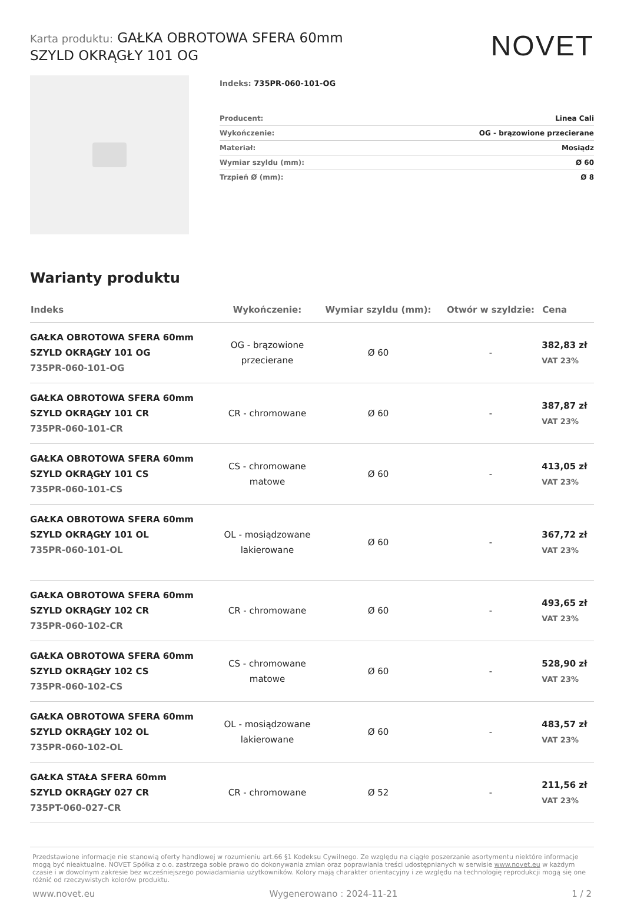Karta produktu: GAŁKA OBROTOWA SFERA 60mm
SZYLD OKRĄGŁY 101 OG
NOVET
Indeks: 735PR-060-101-OG
| Producent: | Linea Cali |
| Wykończenie: | OG - brązowione przecierane |
| Materiał: | Mosiądz |
| Wymiar szyldu (mm): | Ø 60 |
| Trzpień Ø (mm): | Ø 8 |
Warianty produktu
| Indeks | Wykończenie: | Wymiar szyldu (mm): | Otwór w szyldzie: | Cena |
| --- | --- | --- | --- | --- |
| GAŁKA OBROTOWA SFERA 60mm SZYLD OKRĄGŁY 101 OG 735PR-060-101-OG | OG - brązowione przecierane | Ø 60 | - | 382,83 zł VAT 23% |
| GAŁKA OBROTOWA SFERA 60mm SZYLD OKRĄGŁY 101 CR 735PR-060-101-CR | CR - chromowane | Ø 60 | - | 387,87 zł VAT 23% |
| GAŁKA OBROTOWA SFERA 60mm SZYLD OKRĄGŁY 101 CS 735PR-060-101-CS | CS - chromowane matowe | Ø 60 | - | 413,05 zł VAT 23% |
| GAŁKA OBROTOWA SFERA 60mm SZYLD OKRĄGŁY 101 OL 735PR-060-101-OL | OL - mosiądzowane lakierowane | Ø 60 | - | 367,72 zł VAT 23% |
| GAŁKA OBROTOWA SFERA 60mm SZYLD OKRĄGŁY 102 CR 735PR-060-102-CR | CR - chromowane | Ø 60 | - | 493,65 zł VAT 23% |
| GAŁKA OBROTOWA SFERA 60mm SZYLD OKRĄGŁY 102 CS 735PR-060-102-CS | CS - chromowane matowe | Ø 60 | - | 528,90 zł VAT 23% |
| GAŁKA OBROTOWA SFERA 60mm SZYLD OKRĄGŁY 102 OL 735PR-060-102-OL | OL - mosiądzowane lakierowane | Ø 60 | - | 483,57 zł VAT 23% |
| GAŁKA STAŁA SFERA 60mm SZYLD OKRĄGŁY 027 CR 735PT-060-027-CR | CR - chromowane | Ø 52 | - | 211,56 zł VAT 23% |
Przedstawione informacje nie stanowią oferty handlowej w rozumieniu art.66 §1 Kodeksu Cywilnego. Ze względu na ciągłe poszerzanie asortymentu niektóre informacje mogą być nieaktualne. NOVET Spółka z o.o. zastrzega sobie prawo do dokonywania zmian oraz poprawiania treści udostępnianych w serwisie www.novet.eu w każdym czasie i w dowolnym zakresie bez wcześniejszego powiadamiania użytkowników. Kolory mają charakter orientacyjny i ze względu na technologię reprodukcji mogą się one różnić od rzeczywistych kolorów produktu.
www.novet.eu Wygenerowano : 2024-11-21 1 / 2